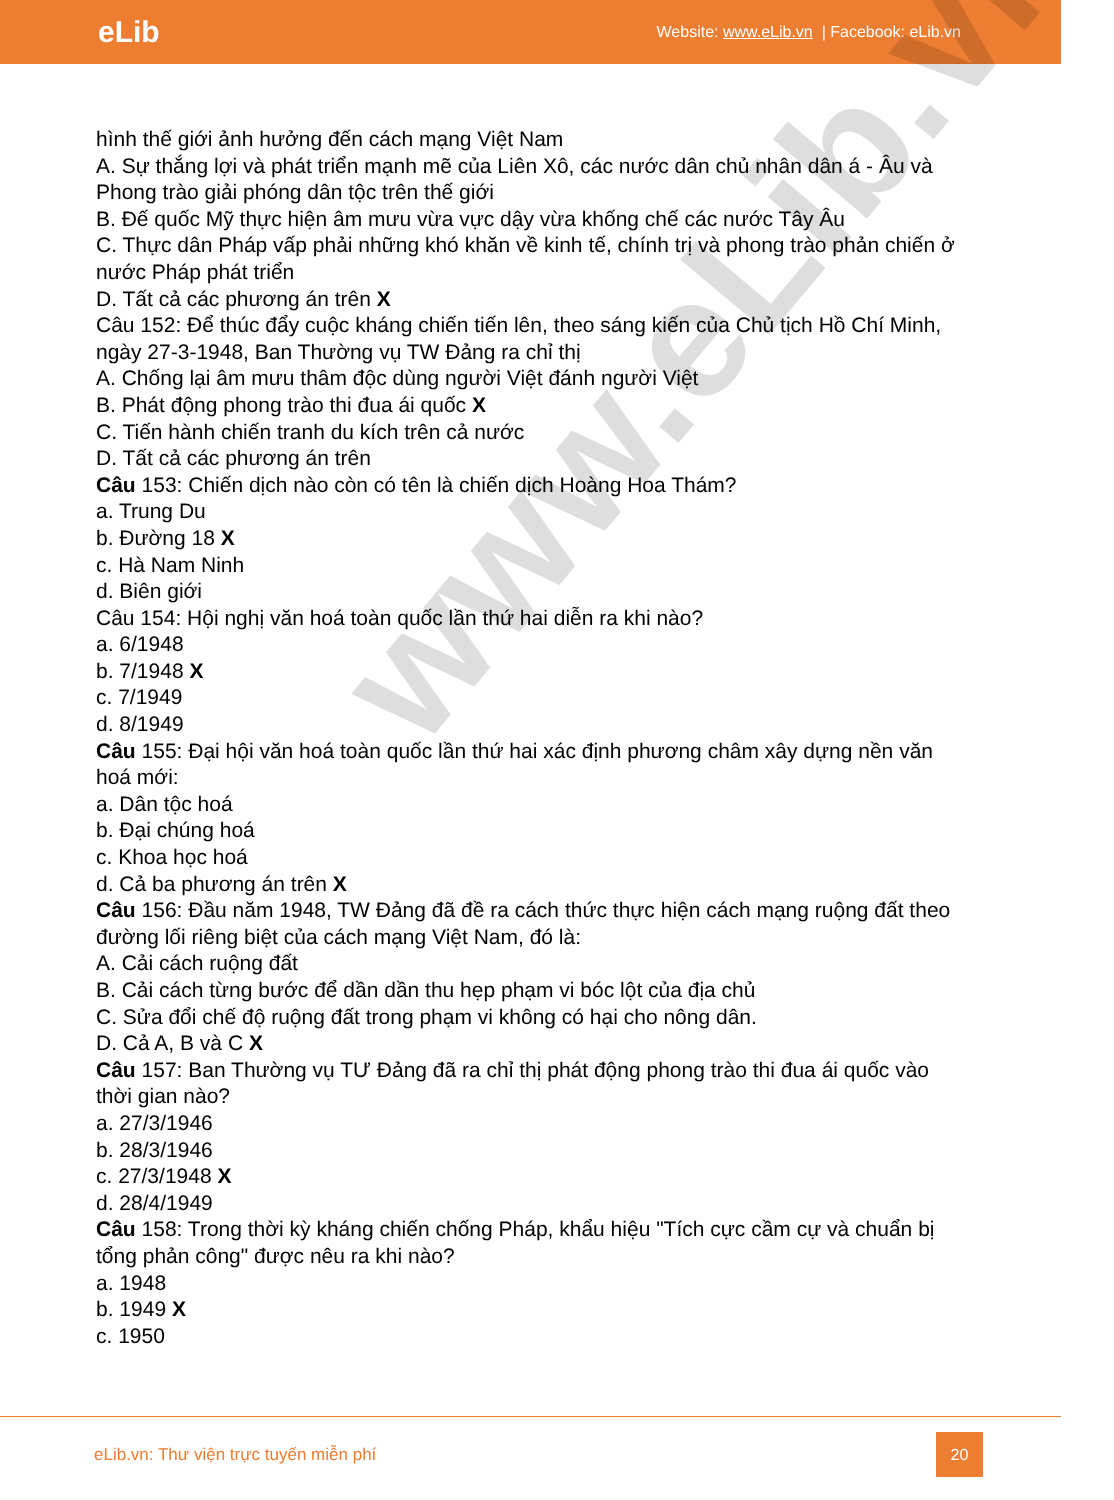eLib
Website: www.eLib.vn | Facebook: eLib.vn
www.eLib.vn
hình thế giới ảnh hưởng đến cách mạng Việt Nam
A. Sự thắng lợi và phát triển mạnh mẽ của Liên Xô, các nước dân chủ nhân dân á - Âu và Phong trào giải phóng dân tộc trên thế giới
B. Đế quốc Mỹ thực hiện âm mưu vừa vực dậy vừa khống chế các nước Tây Âu
C. Thực dân Pháp vấp phải những khó khăn về kinh tế, chính trị và phong trào phản chiến ở nước Pháp phát triển
D. Tất cả các phương án trên X
Câu 152: Để thúc đẩy cuộc kháng chiến tiến lên, theo sáng kiến của Chủ tịch Hồ Chí Minh, ngày 27-3-1948, Ban Thường vụ TW Đảng ra chỉ thị
A. Chống lại âm mưu thâm độc dùng người Việt đánh người Việt
B. Phát động phong trào thi đua ái quốc X
C. Tiến hành chiến tranh du kích trên cả nước
D. Tất cả các phương án trên
Câu 153: Chiến dịch nào còn có tên là chiến dịch Hoàng Hoa Thám?
a. Trung Du
b. Đường 18 X
c. Hà Nam Ninh
d. Biên giới
Câu 154: Hội nghị văn hoá toàn quốc lần thứ hai diễn ra khi nào?
a. 6/1948
b. 7/1948 X
c. 7/1949
d. 8/1949
Câu 155: Đại hội văn hoá toàn quốc lần thứ hai xác định phương châm xây dựng nền văn hoá mới:
a. Dân tộc hoá
b. Đại chúng hoá
c. Khoa học hoá
d. Cả ba phương án trên X
Câu 156: Đầu năm 1948, TW Đảng đã đề ra cách thức thực hiện cách mạng ruộng đất theo đường lối riêng biệt của cách mạng Việt Nam, đó là:
A. Cải cách ruộng đất
B. Cải cách từng bước để dần dần thu hẹp phạm vi bóc lột của địa chủ
C. Sửa đổi chế độ ruộng đất trong phạm vi không có hại cho nông dân.
D. Cả A, B và C X
Câu 157: Ban Thường vụ TƯ Đảng đã ra chỉ thị phát động phong trào thi đua ái quốc vào thời gian nào?
a. 27/3/1946
b. 28/3/1946
c. 27/3/1948 X
d. 28/4/1949
Câu 158: Trong thời kỳ kháng chiến chống Pháp, khẩu hiệu "Tích cực cầm cự và chuẩn bị tổng phản công" được nêu ra khi nào?
a. 1948
b. 1949 X
c. 1950
eLib.vn: Thư viện trực tuyến miễn phí
20